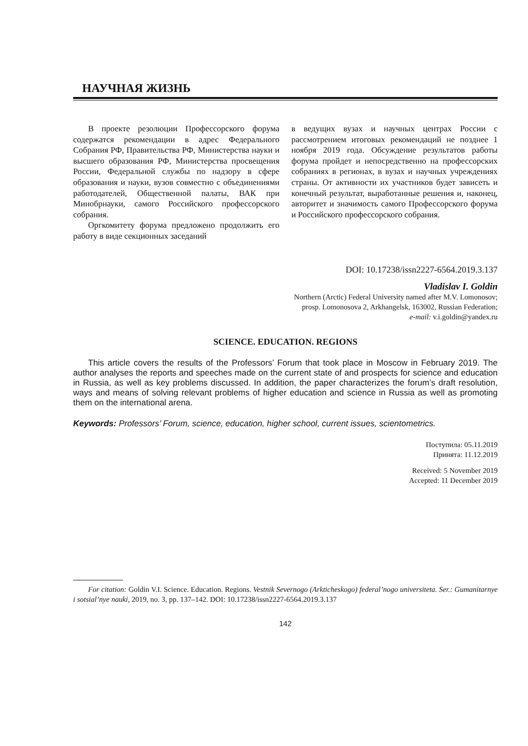НАУЧНАЯ ЖИЗНЬ
В проекте резолюции Профессорского форума содержатся рекомендации в адрес Федерального Собрания РФ, Правительства РФ, Министерства науки и высшего образования РФ, Министерства просвещения России, Федеральной службы по надзору в сфере образования и науки, вузов совместно с объединениями работодателей, Общественной палаты, ВАК при Минобрнауки, самого Российского профессорского собрания.
Оргкомитету форума предложено продолжить его работу в виде секционных заседаний
в ведущих вузах и научных центрах России с рассмотрением итоговых рекомендаций не позднее 1 ноября 2019 года. Обсуждение результатов работы форума пройдет и непосредственно на профессорских собраниях в регионах, в вузах и научных учреждениях страны. От активности их участников будет зависеть и конечный результат, выработанные решения и, наконец, авторитет и значимость самого Профессорского форума и Российского профессорского собрания.
DOI: 10.17238/issn2227-6564.2019.3.137
Vladislav I. Goldin
Northern (Arctic) Federal University named after M.V. Lomonosov;
prosp. Lomonosova 2, Arkhangelsk, 163002, Russian Federation;
e-mail: v.i.goldin@yandex.ru
SCIENCE. EDUCATION. REGIONS
This article covers the results of the Professors’ Forum that took place in Moscow in February 2019. The author analyses the reports and speeches made on the current state of and prospects for science and education in Russia, as well as key problems discussed. In addition, the paper characterizes the forum’s draft resolution, ways and means of solving relevant problems of higher education and science in Russia as well as promoting them on the international arena.
Keywords: Professors’ Forum, science, education, higher school, current issues, scientometrics.
Поступила: 05.11.2019
Принята: 11.12.2019
Received: 5 November 2019
Accepted: 11 December 2019
For citation: Goldin V.I. Science. Education. Regions. Vestnik Severnogo (Arkticheskogo) federal’nogo universiteta. Ser.: Gumanitarnye i sotsial’nye nauki, 2019, no. 3, pp. 137–142. DOI: 10.17238/issn2227-6564.2019.3.137
142